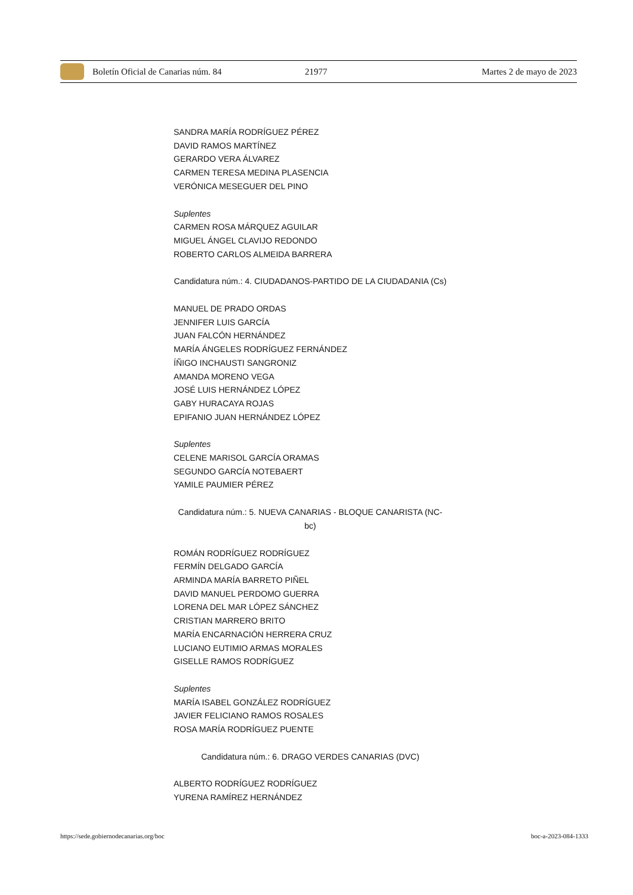Boletín Oficial de Canarias núm. 84 21977 Martes 2 de mayo de 2023
SANDRA MARÍA RODRÍGUEZ PÉREZ
DAVID RAMOS MARTÍNEZ
GERARDO VERA ÁLVAREZ
CARMEN TERESA MEDINA PLASENCIA
VERÓNICA MESEGUER DEL PINO
Suplentes
CARMEN ROSA MÁRQUEZ AGUILAR
MIGUEL ÁNGEL CLAVIJO REDONDO
ROBERTO CARLOS ALMEIDA BARRERA
Candidatura núm.: 4. CIUDADANOS-PARTIDO DE LA CIUDADANIA (Cs)
MANUEL DE PRADO ORDAS
JENNIFER LUIS GARCÍA
JUAN FALCÓN HERNÁNDEZ
MARÍA ÁNGELES RODRÍGUEZ FERNÁNDEZ
ÍÑIGO INCHAUSTI SANGRONIZ
AMANDA MORENO VEGA
JOSÉ LUIS HERNÁNDEZ LÓPEZ
GABY HURACAYA ROJAS
EPIFANIO JUAN HERNÁNDEZ LÓPEZ
Suplentes
CELENE MARISOL GARCÍA ORAMAS
SEGUNDO GARCÍA NOTEBAERT
YAMILE PAUMIER PÉREZ
Candidatura núm.: 5. NUEVA CANARIAS - BLOQUE CANARISTA (NC-bc)
ROMÁN RODRÍGUEZ RODRÍGUEZ
FERMÍN DELGADO GARCÍA
ARMINDA MARÍA BARRETO PIÑEL
DAVID MANUEL PERDOMO GUERRA
LORENA DEL MAR LÓPEZ SÁNCHEZ
CRISTIAN MARRERO BRITO
MARÍA ENCARNACIÓN HERRERA CRUZ
LUCIANO EUTIMIO ARMAS MORALES
GISELLE RAMOS RODRÍGUEZ
Suplentes
MARÍA ISABEL GONZÁLEZ RODRÍGUEZ
JAVIER FELICIANO RAMOS ROSALES
ROSA MARÍA RODRÍGUEZ PUENTE
Candidatura núm.: 6. DRAGO VERDES CANARIAS (DVC)
ALBERTO RODRÍGUEZ RODRÍGUEZ
YURENA RAMÍREZ HERNÁNDEZ
https://sede.gobiernodecanarias.org/boc boc-a-2023-084-1333